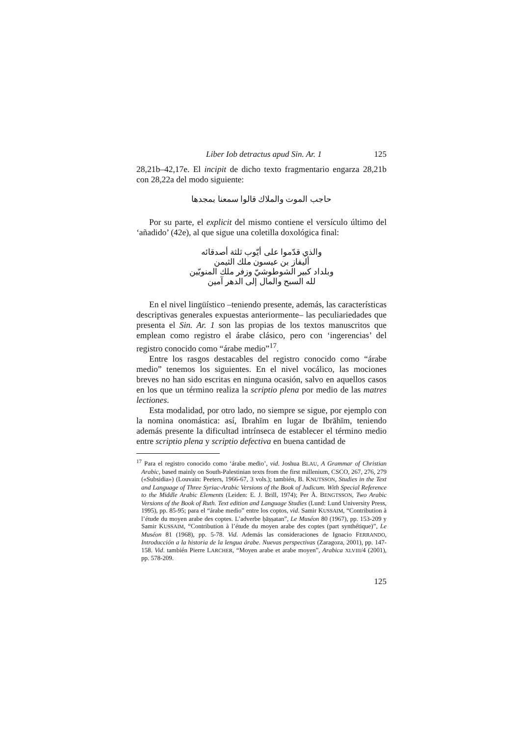Liber Iob detractus apud Sin. Ar. 1 125
28,21b–42,17e. El incipit de dicho texto fragmentario engarza 28,21b con 28,22a del modo siguiente:
حاجب الموت والملاك قالوا سمعنا بمجدها
Por su parte, el explicit del mismo contiene el versículo último del ‘añadido’ (42e), al que sigue una coletilla doxológica final:
والذي قدّموا على أيّوب ثلثة أصدقائه
أليفاز بن عيسون ملك الثيمن
وبلداد كبير الشوطوشيّ وزفر ملك المنويّين
لله السبح والمال إلى الدهر آمين
En el nivel lingüístico –teniendo presente, además, las características descriptivas generales expuestas anteriormente– las peculiariedades que presenta el Sin. Ar. 1 son las propias de los textos manuscritos que emplean como registro el árabe clásico, pero con ‘ingerencias’ del registro conocido como “árabe medio”<sup>17</sup>.
Entre los rasgos destacables del registro conocido como “árabe medio” tenemos los siguientes. En el nivel vocálico, las mociones breves no han sido escritas en ninguna ocasión, salvo en aquellos casos en los que un término realiza la scriptio plena por medio de las matres lectiones.
Esta modalidad, por otro lado, no siempre se sigue, por ejemplo con la nomina onomástica: así, Ibrahīm en lugar de Ibrāhīm, teniendo además presente la dificultad intrínseca de establecer el término medio entre scriptio plena y scriptio defectiva en buena cantidad de
<sup>17</sup> Para el registro conocido como ‘árabe medio’, vid. Joshua BLAU, A Grammar of Christian Arabic, based mainly on South-Palestinian texts from the first millenium, CSCO, 267, 276, 279 («Subsidia») (Louvain: Peeters, 1966-67, 3 vols.); también, B. KNUTSSON, Studies in the Text and Language of Three Syriac-Arabic Versions of the Book of Judicum. With Special Reference to the Middle Arabic Elements (Leiden: E. J. Brill, 1974); Per Å. BENGTSSON, Two Arabic Versions of the Book of Ruth. Text edition and Language Studies (Lund: Lund University Press, 1995), pp. 85-95; para el “árabe medio” entre los coptos, vid. Samir KUSSAIM, “Contribution à l’étude du moyen arabe des coptes. L’adverbe ḥāṣṣatan”, Le Muséon 80 (1967), pp. 153-209 y Samir KUSSAIM, “Contribution à l’étude du moyen arabe des coptes (part synthétique)”, Le Muséon 81 (1968), pp. 5-78. Vid. Además las consideraciones de Ignacio FERRANDO, Introducción a la historia de la lengua árabe. Nuevas perspectivas (Zaragoza, 2001), pp. 147-158. Vid. también Pierre LARCHER, “Moyen arabe et arabe moyen”, Arabica XLVIII/4 (2001), pp. 578-209.
125